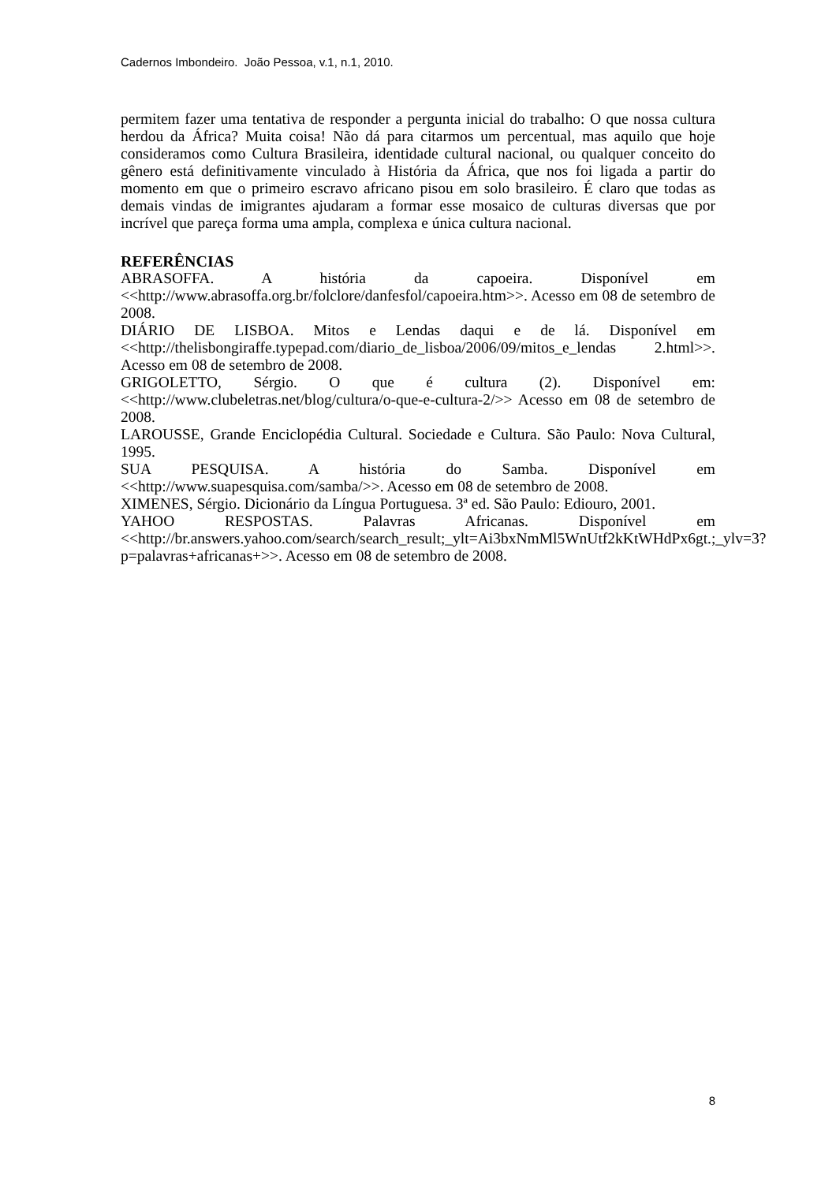Cadernos Imbondeiro. João Pessoa, v.1, n.1, 2010.
permitem fazer uma tentativa de responder a pergunta inicial do trabalho: O que nossa cultura herdou da África? Muita coisa! Não dá para citarmos um percentual, mas aquilo que hoje consideramos como Cultura Brasileira, identidade cultural nacional, ou qualquer conceito do gênero está definitivamente vinculado à História da África, que nos foi ligada a partir do momento em que o primeiro escravo africano pisou em solo brasileiro. É claro que todas as demais vindas de imigrantes ajudaram a formar esse mosaico de culturas diversas que por incrível que pareça forma uma ampla, complexa e única cultura nacional.
REFERÊNCIAS
ABRASOFFA. A história da capoeira. Disponível em <<http://www.abrasoffa.org.br/folclore/danfesfol/capoeira.htm>>. Acesso em 08 de setembro de 2008.
DIÁRIO DE LISBOA. Mitos e Lendas daqui e de lá. Disponível em <<http://thelisbongiraffe.typepad.com/diario_de_lisboa/2006/09/mitos_e_lendas 2.html>>. Acesso em 08 de setembro de 2008.
GRIGOLETTO, Sérgio. O que é cultura (2). Disponível em: <<http://www.clubeletras.net/blog/cultura/o-que-e-cultura-2/>> Acesso em 08 de setembro de 2008.
LAROUSSE, Grande Enciclopédia Cultural. Sociedade e Cultura. São Paulo: Nova Cultural, 1995.
SUA PESQUISA. A história do Samba. Disponível em <<http://www.suapesquisa.com/samba/>>. Acesso em 08 de setembro de 2008.
XIMENES, Sérgio. Dicionário da Língua Portuguesa. 3ª ed. São Paulo: Ediouro, 2001.
YAHOO RESPOSTAS. Palavras Africanas. Disponível em <<http://br.answers.yahoo.com/search/search_result;_ylt=Ai3bxNmMl5WnUtf2kKtWHdPx6gt.;_ylv=3?p=palavras+africanas+>>. Acesso em 08 de setembro de 2008.
8